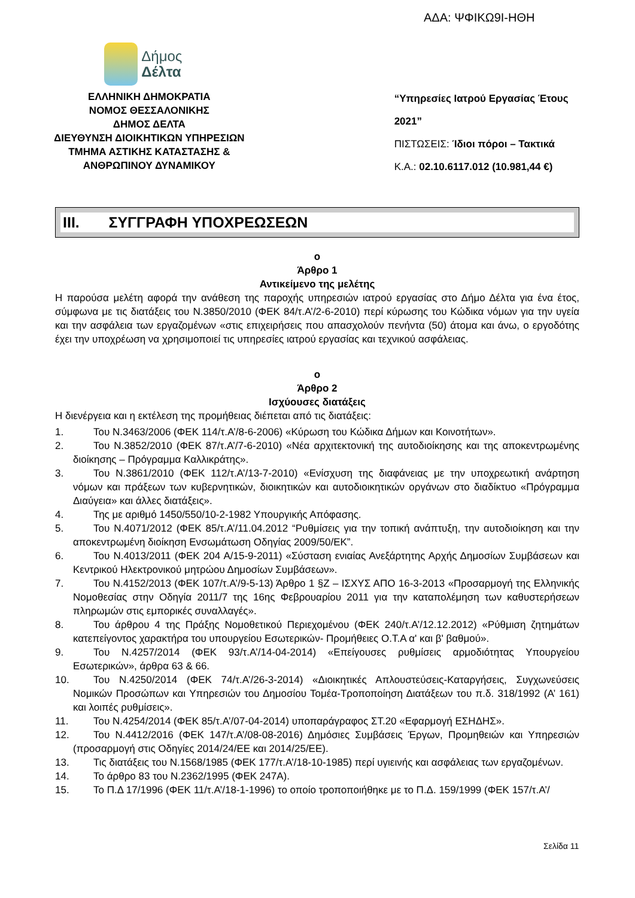ΑΔΑ: ΨΦΙΚΩ9Ι-ΗΘΗ
Δήμος
Δέλτα
ΕΛΛΗΝΙΚΗ ΔΗΜΟΚΡΑΤΙΑ
ΝΟΜΟΣ ΘΕΣΣΑΛΟΝΙΚΗΣ
ΔΗΜΟΣ ΔΕΛΤΑ
ΔΙΕΥΘΥΝΣΗ ΔΙΟΙΚΗΤΙΚΩΝ ΥΠΗΡΕΣΙΩΝ
ΤΜΗΜΑ ΑΣΤΙΚΗΣ ΚΑΤΑΣΤΑΣΗΣ &
ΑΝΘΡΩΠΙΝΟΥ ΔΥΝΑΜΙΚΟΥ
“Υπηρεσίες Ιατρού Εργασίας Έτους 2021”
ΠΙΣΤΩΣΕΙΣ: Ίδιοι πόροι – Τακτικά
Κ.Α.: 02.10.6117.012 (10.981,44 €)
III. ΣΥΓΓΡΑΦΗ ΥΠΟΧΡΕΩΣΕΩΝ
ο
Άρθρο 1
Αντικείμενο της μελέτης
Η παρούσα μελέτη αφορά την ανάθεση της παροχής υπηρεσιών ιατρού εργασίας στο Δήμο Δέλτα για ένα έτος, σύμφωνα με τις διατάξεις του Ν.3850/2010 (ΦΕΚ 84/τ.Α’/2-6-2010) περί κύρωσης του Κώδικα νόμων για την υγεία και την ασφάλεια των εργαζομένων «στις επιχειρήσεις που απασχολούν πενήντα (50) άτομα και άνω, ο εργοδότης έχει την υποχρέωση να χρησιμοποιεί τις υπηρεσίες ιατρού εργασίας και τεχνικού ασφάλειας.
ο
Άρθρο 2
Ισχύουσες διατάξεις
Η διενέργεια και η εκτέλεση της προμήθειας διέπεται από τις διατάξεις:
1. Του Ν.3463/2006 (ΦΕΚ 114/τ.Α’/8-6-2006) «Κύρωση του Κώδικα Δήμων και Κοινοτήτων».
2. Του Ν.3852/2010 (ΦΕΚ 87/τ.Α’/7-6-2010) «Νέα αρχιτεκτονική της αυτοδιοίκησης και της αποκεντρωμένης διοίκησης – Πρόγραμμα Καλλικράτης».
3. Του Ν.3861/2010 (ΦΕΚ 112/τ.Α’/13-7-2010) «Ενίσχυση της διαφάνειας με την υποχρεωτική ανάρτηση νόμων και πράξεων των κυβερνητικών, διοικητικών και αυτοδιοικητικών οργάνων στο διαδίκτυο «Πρόγραμμα Διαύγεια» και άλλες διατάξεις».
4. Της με αριθμό 1450/550/10-2-1982 Υπουργικής Απόφασης.
5. Του Ν.4071/2012 (ΦΕΚ 85/τ.Α’/11.04.2012 “Ρυθμίσεις για την τοπική ανάπτυξη, την αυτοδιοίκηση και την αποκεντρωμένη διοίκηση Ενσωμάτωση Οδηγίας 2009/50/ΕΚ”.
6. Του Ν.4013/2011 (ΦΕΚ 204 Α/15-9-2011) «Σύσταση ενιαίας Ανεξάρτητης Αρχής Δημοσίων Συμβάσεων και Κεντρικού Ηλεκτρονικού μητρώου Δημοσίων Συμβάσεων».
7. Του Ν.4152/2013 (ΦΕΚ 107/τ.Α’/9-5-13) Άρθρο 1 §Ζ – ΙΣΧΥΣ ΑΠΟ 16-3-2013 «Προσαρμογή της Ελληνικής Νομοθεσίας στην Οδηγία 2011/7 της 16ης Φεβρουαρίου 2011 για την καταπολέμηση των καθυστερήσεων πληρωμών στις εμπορικές συναλλαγές».
8. Του άρθρου 4 της Πράξης Νομοθετικού Περιεχομένου (ΦΕΚ 240/τ.Α’/12.12.2012) «Ρύθμιση ζητημάτων κατεπείγοντος χαρακτήρα του υπουργείου Εσωτερικών- Προμήθειες Ο.Τ.Α α' και β' βαθμού».
9. Του Ν.4257/2014 (ΦΕΚ 93/τ.Α’/14-04-2014) «Επείγουσες ρυθμίσεις αρμοδιότητας Υπουργείου Εσωτερικών», άρθρα 63 & 66.
10. Του Ν.4250/2014 (ΦΕΚ 74/τ.Α’/26-3-2014) «Διοικητικές Απλουστεύσεις-Καταργήσεις, Συγχωνεύσεις Νομικών Προσώπων και Υπηρεσιών του Δημοσίου Τομέα-Τροποποίηση Διατάξεων του π.δ. 318/1992 (Α’ 161) και λοιπές ρυθμίσεις».
11. Του Ν.4254/2014 (ΦΕΚ 85/τ.Α’/07-04-2014) υποπαράγραφος ΣΤ.20 «Εφαρμογή ΕΣΗΔΗΣ».
12. Του Ν.4412/2016 (ΦΕΚ 147/τ.Α’/08-08-2016) Δημόσιες Συμβάσεις Έργων, Προμηθειών και Υπηρεσιών (προσαρμογή στις Οδηγίες 2014/24/ΕΕ και 2014/25/ΕΕ).
13. Τις διατάξεις του Ν.1568/1985 (ΦΕΚ 177/τ.Α’/18-10-1985) περί υγιεινής και ασφάλειας των εργαζομένων.
14. Το άρθρο 83 του Ν.2362/1995 (ΦΕΚ 247Α).
15. Το Π.Δ 17/1996 (ΦΕΚ 11/τ.Α’/18-1-1996) το οποίο τροποποιήθηκε με το Π.Δ. 159/1999 (ΦΕΚ 157/τ.Α’/
Σελίδα 11